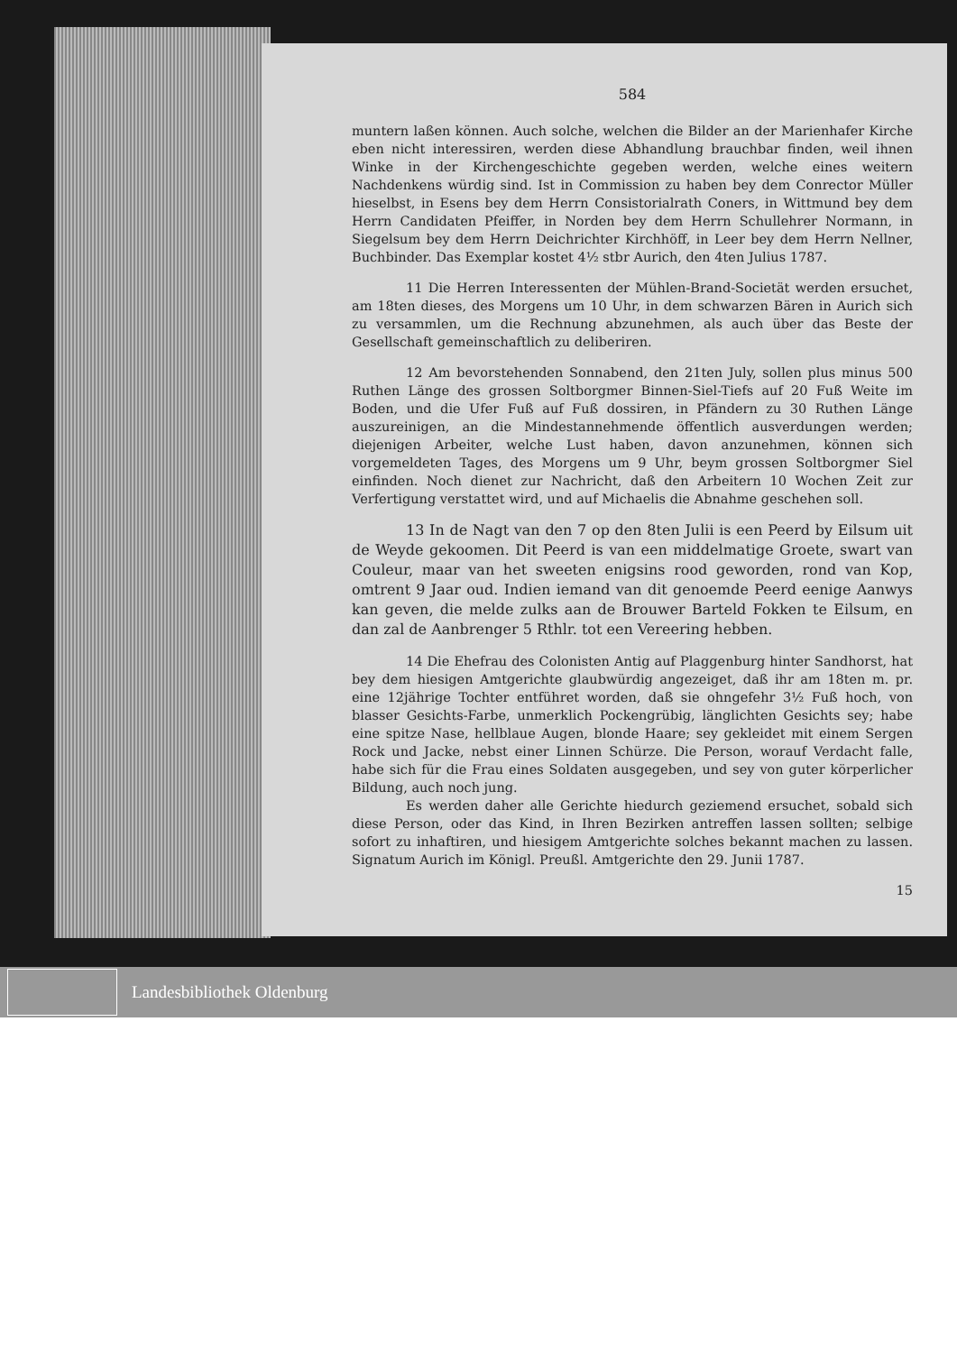584
muntern laßen können. Auch solche, welchen die Bilder an der Marienhafer Kirche eben nicht interessiren, werden diese Abhandlung brauchbar finden, weil ihnen Winke in der Kirchengeschichte gegeben werden, welche eines weitern Nachdenkens würdig sind. Ist in Commission zu haben bey dem Conrector Müller hieselbst, in Esens bey dem Herrn Consistorialrath Coners, in Wittmund bey dem Herrn Candidaten Pfeiffer, in Norden bey dem Herrn Schullehrer Normann, in Siegelsum bey dem Herrn Deichrichter Kirchhöff, in Leer bey dem Herrn Nellner, Buchbinder. Das Exemplar kostet 4½ stbr Aurich, den 4ten Julius 1787.
11 Die Herren Interessenten der Mühlen-Brand-Societät werden ersuchet, am 18ten dieses, des Morgens um 10 Uhr, in dem schwarzen Bären in Aurich sich zu versammlen, um die Rechnung abzunehmen, als auch über das Beste der Gesellschaft gemeinschaftlich zu deliberiren.
12 Am bevorstehenden Sonnabend, den 21ten July, sollen plus minus 500 Ruthen Länge des grossen Soltborgmer Binnen-Siel-Tiefs auf 20 Fuß Weite im Boden, und die Ufer Fuß auf Fuß dossiren, in Pfändern zu 30 Ruthen Länge auszureinigen, an die Mindestannehmende öffentlich ausverdungen werden; diejenigen Arbeiter, welche Lust haben, davon anzunehmen, können sich vorgemeldeten Tages, des Morgens um 9 Uhr, beym grossen Soltborgmer Siel einfinden. Noch dienet zur Nachricht, daß den Arbeitern 10 Wochen Zeit zur Verfertigung verstattet wird, und auf Michaelis die Abnahme geschehen soll.
13 In de Nagt van den 7 op den 8ten Julii is een Peerd by Eilsum uit de Weyde gekoomen. Dit Peerd is van een middelmatige Groete, swart van Couleur, maar van het sweeten enigsins rood geworden, rond van Kop, omtrent 9 Jaar oud. Indien iemand van dit genoemde Peerd eenige Aanwys kan geven, die melde zulks aan de Brouwer Barteld Fokken te Eilsum, en dan zal de Aanbrenger 5 Rthlr. tot een Vereering hebben.
14 Die Ehefrau des Colonisten Antig auf Plaggenburg hinter Sandhorst, hat bey dem hiesigen Amtgerichte glaubwürdig angezeiget, daß ihr am 18ten m. pr. eine 12jährige Tochter entführet worden, daß sie ohngefehr 3½ Fuß hoch, von blasser Gesichts-Farbe, unmerklich Pockengrübig, länglichten Gesichts sey; habe eine spitze Nase, hellblaue Augen, blonde Haare; sey gekleidet mit einem Sergen Rock und Jacke, nebst einer Linnen Schürze. Die Person, worauf Verdacht falle, habe sich für die Frau eines Soldaten ausgegeben, und sey von guter körperlicher Bildung, auch noch jung.
Es werden daher alle Gerichte hiedurch geziemend ersuchet, sobald sich diese Person, oder das Kind, in Ihren Bezirken antreffen lassen sollten; selbige sofort zu inhaftiren, und hiesigem Amtgerichte solches bekannt machen zu lassen. Signatum Aurich im Königl. Preußl. Amtgerichte den 29. Junii 1787.
15
Landesbibliothek Oldenburg